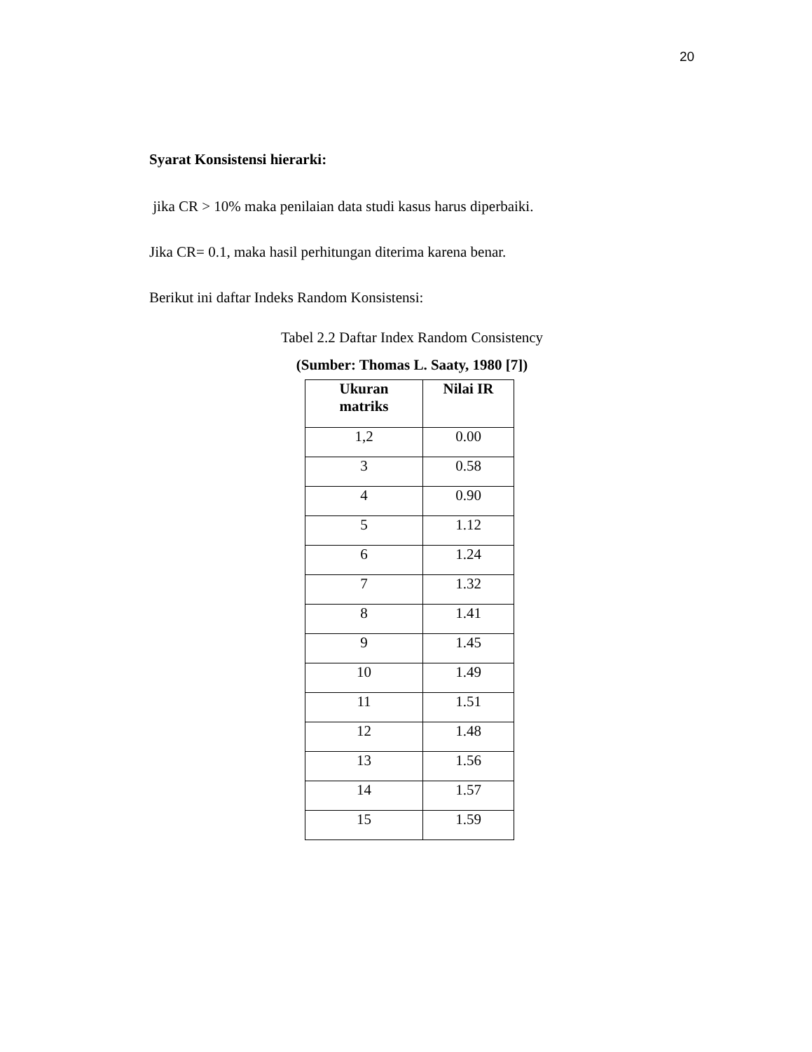20
Syarat Konsistensi hierarki:
jika CR > 10% maka penilaian data studi kasus harus diperbaiki.
Jika CR= 0.1, maka hasil perhitungan diterima karena benar.
Berikut ini daftar Indeks Random Konsistensi:
Tabel 2.2 Daftar Index Random Consistency
(Sumber: Thomas L. Saaty, 1980 [7])
| Ukuran matriks | Nilai IR |
| --- | --- |
| 1,2 | 0.00 |
| 3 | 0.58 |
| 4 | 0.90 |
| 5 | 1.12 |
| 6 | 1.24 |
| 7 | 1.32 |
| 8 | 1.41 |
| 9 | 1.45 |
| 10 | 1.49 |
| 11 | 1.51 |
| 12 | 1.48 |
| 13 | 1.56 |
| 14 | 1.57 |
| 15 | 1.59 |